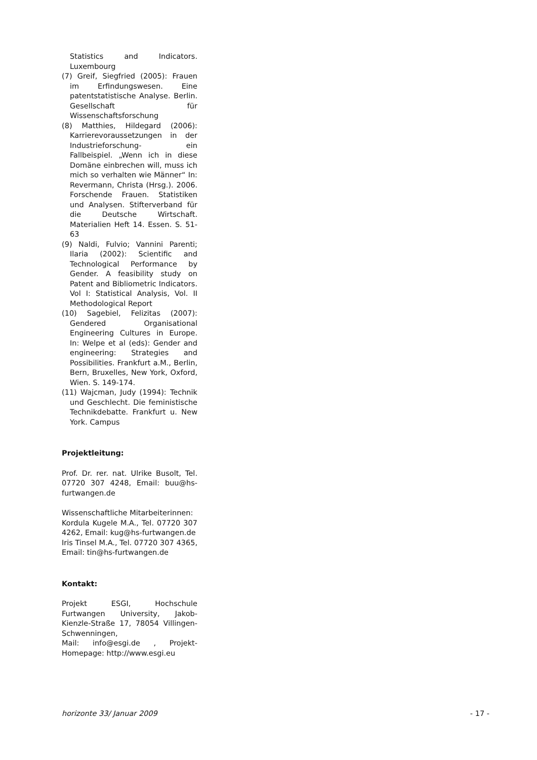Statistics and Indicators. Luxembourg
(7) Greif, Siegfried (2005): Frauen im Erfindungswesen. Eine patentstatistische Analyse. Berlin. Gesellschaft für Wissenschaftsforschung
(8) Matthies, Hildegard (2006): Karrierevoraussetzungen in der Industrieforschung- ein Fallbeispiel. „Wenn ich in diese Domäne einbrechen will, muss ich mich so verhalten wie Männer“ In: Revermann, Christa (Hrsg.). 2006. Forschende Frauen. Statistiken und Analysen. Stifterverband für die Deutsche Wirtschaft. Materialien Heft 14. Essen. S. 51-63
(9) Naldi, Fulvio; Vannini Parenti; Ilaria (2002): Scientific and Technological Performance by Gender. A feasibility study on Patent and Bibliometric Indicators. Vol I: Statistical Analysis, Vol. II Methodological Report
(10) Sagebiel, Felizitas (2007): Gendered Organisational Engineering Cultures in Europe. In: Welpe et al (eds): Gender and engineering: Strategies and Possibilities. Frankfurt a.M., Berlin, Bern, Bruxelles, New York, Oxford, Wien. S. 149-174.
(11) Wajcman, Judy (1994): Technik und Geschlecht. Die feministische Technikdebatte. Frankfurt u. New York. Campus
Projektleitung:
Prof. Dr. rer. nat. Ulrike Busolt, Tel. 07720 307 4248, Email: buu@hs-furtwangen.de
Wissenschaftliche Mitarbeiterinnen:
Kordula Kugele M.A., Tel. 07720 307 4262, Email: kug@hs-furtwangen.de
Iris Tinsel M.A., Tel. 07720 307 4365, Email: tin@hs-furtwangen.de
Kontakt:
Projekt ESGI, Hochschule Furtwangen University, Jakob-Kienzle-Straße 17, 78054 Villingen-Schwenningen,
Mail: info@esgi.de , Projekt-Homepage: http://www.esgi.eu
horizonte 33/ Januar 2009 - 17 -